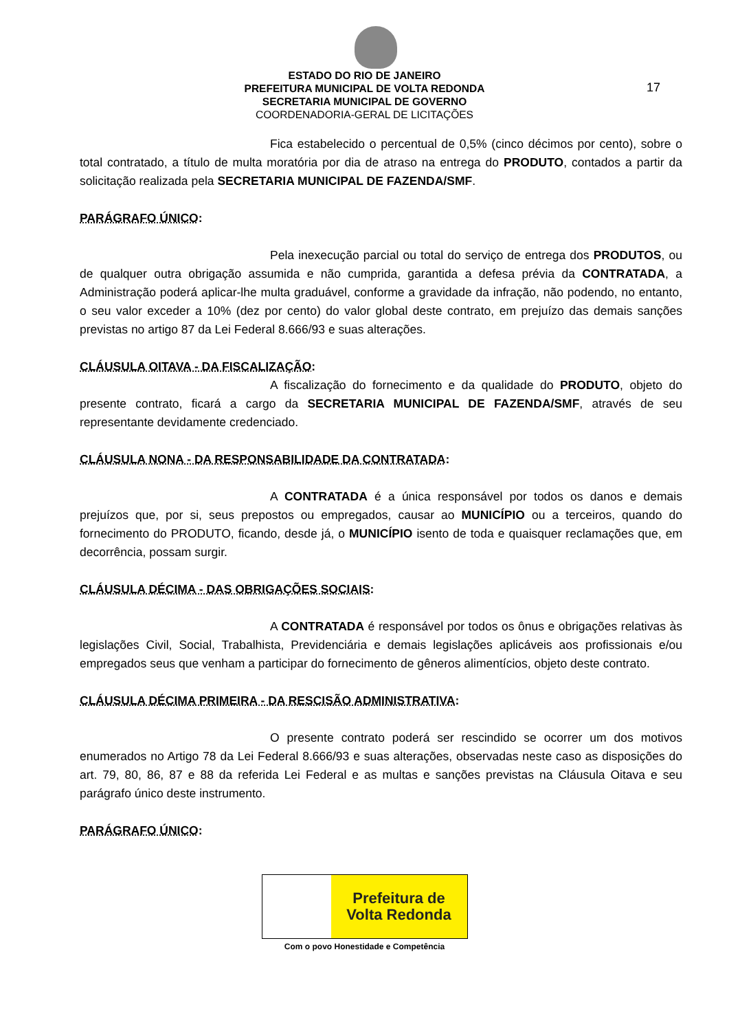ESTADO DO RIO DE JANEIRO
PREFEITURA MUNICIPAL DE VOLTA REDONDA
SECRETARIA MUNICIPAL DE GOVERNO
COORDENADORIA-GERAL DE LICITAÇÕES
17
Fica estabelecido o percentual de 0,5% (cinco décimos por cento), sobre o total contratado, a título de multa moratória por dia de atraso na entrega do PRODUTO, contados a partir da solicitação realizada pela SECRETARIA MUNICIPAL DE FAZENDA/SMF.
PARÁGRAFO ÚNICO:
Pela inexecução parcial ou total do serviço de entrega dos PRODUTOS, ou de qualquer outra obrigação assumida e não cumprida, garantida a defesa prévia da CONTRATADA, a Administração poderá aplicar-lhe multa graduável, conforme a gravidade da infração, não podendo, no entanto, o seu valor exceder a 10% (dez por cento) do valor global deste contrato, em prejuízo das demais sanções previstas no artigo 87 da Lei Federal 8.666/93 e suas alterações.
CLÁUSULA OITAVA - DA FISCALIZAÇÃO:
A fiscalização do fornecimento e da qualidade do PRODUTO, objeto do presente contrato, ficará a cargo da SECRETARIA MUNICIPAL DE FAZENDA/SMF, através de seu representante devidamente credenciado.
CLÁUSULA NONA - DA RESPONSABILIDADE DA CONTRATADA:
A CONTRATADA é a única responsável por todos os danos e demais prejuízos que, por si, seus prepostos ou empregados, causar ao MUNICÍPIO ou a terceiros, quando do fornecimento do PRODUTO, ficando, desde já, o MUNICÍPIO isento de toda e quaisquer reclamações que, em decorrência, possam surgir.
CLÁUSULA DÉCIMA - DAS OBRIGAÇÕES SOCIAIS:
A CONTRATADA é responsável por todos os ônus e obrigações relativas às legislações Civil, Social, Trabalhista, Previdenciária e demais legislações aplicáveis aos profissionais e/ou empregados seus que venham a participar do fornecimento de gêneros alimentícios, objeto deste contrato.
CLÁUSULA DÉCIMA PRIMEIRA - DA RESCISÃO ADMINISTRATIVA:
O presente contrato poderá ser rescindido se ocorrer um dos motivos enumerados no Artigo 78 da Lei Federal 8.666/93 e suas alterações, observadas neste caso as disposições do art. 79, 80, 86, 87 e 88 da referida Lei Federal e as multas e sanções previstas na Cláusula Oitava e seu parágrafo único deste instrumento.
PARÁGRAFO ÚNICO:
Prefeitura de
Volta Redonda
Com o povo Honestidade e Competência